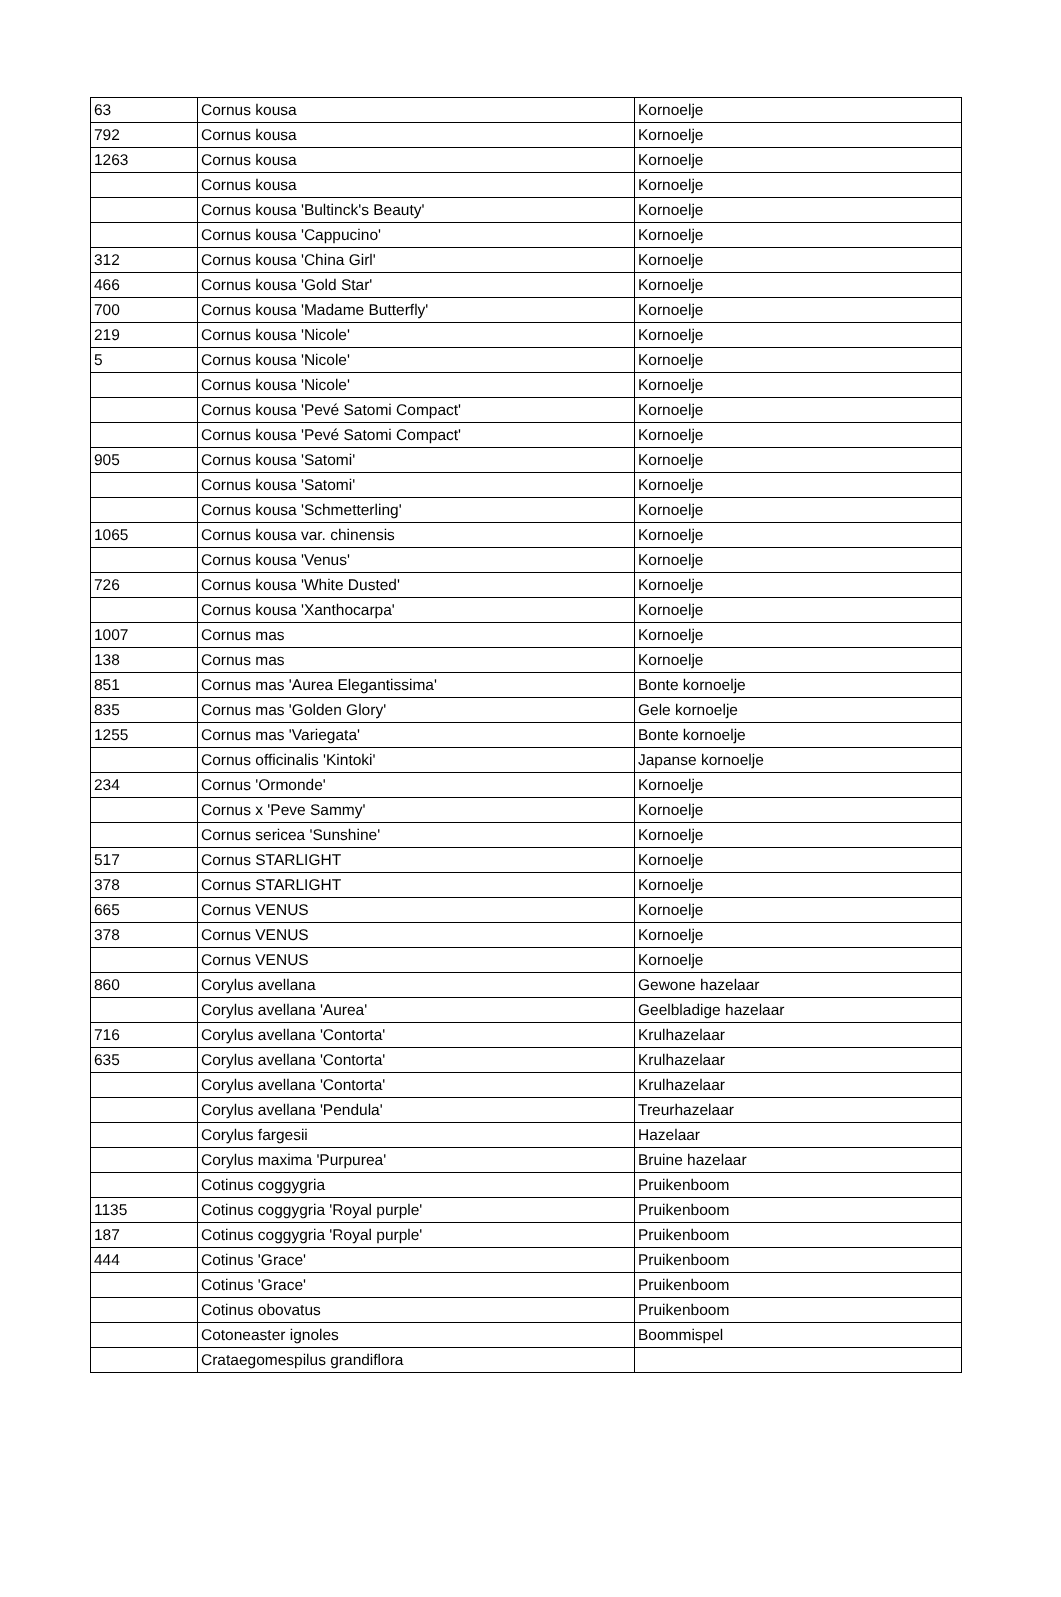| 63 | Cornus kousa | Kornoelje |
| 792 | Cornus kousa | Kornoelje |
| 1263 | Cornus kousa | Kornoelje |
| | Cornus kousa | Kornoelje |
| | Cornus kousa 'Bultinck's Beauty' | Kornoelje |
| | Cornus kousa 'Cappucino' | Kornoelje |
| 312 | Cornus kousa 'China Girl' | Kornoelje |
| 466 | Cornus kousa 'Gold Star' | Kornoelje |
| 700 | Cornus kousa 'Madame Butterfly' | Kornoelje |
| 219 | Cornus kousa 'Nicole' | Kornoelje |
| 5 | Cornus kousa 'Nicole' | Kornoelje |
| | Cornus kousa 'Nicole' | Kornoelje |
| | Cornus kousa 'Pevé Satomi Compact' | Kornoelje |
| | Cornus kousa 'Pevé Satomi Compact' | Kornoelje |
| 905 | Cornus kousa 'Satomi' | Kornoelje |
| | Cornus kousa 'Satomi' | Kornoelje |
| | Cornus kousa 'Schmetterling' | Kornoelje |
| 1065 | Cornus kousa var. chinensis | Kornoelje |
| | Cornus kousa 'Venus' | Kornoelje |
| 726 | Cornus kousa 'White Dusted' | Kornoelje |
| | Cornus kousa 'Xanthocarpa' | Kornoelje |
| 1007 | Cornus mas | Kornoelje |
| 138 | Cornus mas | Kornoelje |
| 851 | Cornus mas 'Aurea Elegantissima' | Bonte kornoelje |
| 835 | Cornus mas 'Golden Glory' | Gele kornoelje |
| 1255 | Cornus mas 'Variegata' | Bonte kornoelje |
| | Cornus officinalis 'Kintoki' | Japanse kornoelje |
| 234 | Cornus 'Ormonde' | Kornoelje |
| | Cornus x 'Peve Sammy' | Kornoelje |
| | Cornus sericea 'Sunshine' | Kornoelje |
| 517 | Cornus STARLIGHT | Kornoelje |
| 378 | Cornus STARLIGHT | Kornoelje |
| 665 | Cornus VENUS | Kornoelje |
| 378 | Cornus VENUS | Kornoelje |
| | Cornus VENUS | Kornoelje |
| 860 | Corylus avellana | Gewone hazelaar |
| | Corylus avellana 'Aurea' | Geelbladige hazelaar |
| 716 | Corylus avellana 'Contorta' | Krulhazelaar |
| 635 | Corylus avellana 'Contorta' | Krulhazelaar |
| | Corylus avellana 'Contorta' | Krulhazelaar |
| | Corylus avellana 'Pendula' | Treurhazelaar |
| | Corylus fargesii | Hazelaar |
| | Corylus maxima 'Purpurea' | Bruine hazelaar |
| | Cotinus coggygria | Pruikenboom |
| 1135 | Cotinus coggygria 'Royal purple' | Pruikenboom |
| 187 | Cotinus coggygria 'Royal purple' | Pruikenboom |
| 444 | Cotinus 'Grace' | Pruikenboom |
| | Cotinus 'Grace' | Pruikenboom |
| | Cotinus obovatus | Pruikenboom |
| | Cotoneaster ignoles | Boommispel |
| | Crataegomespilus grandiflora | |